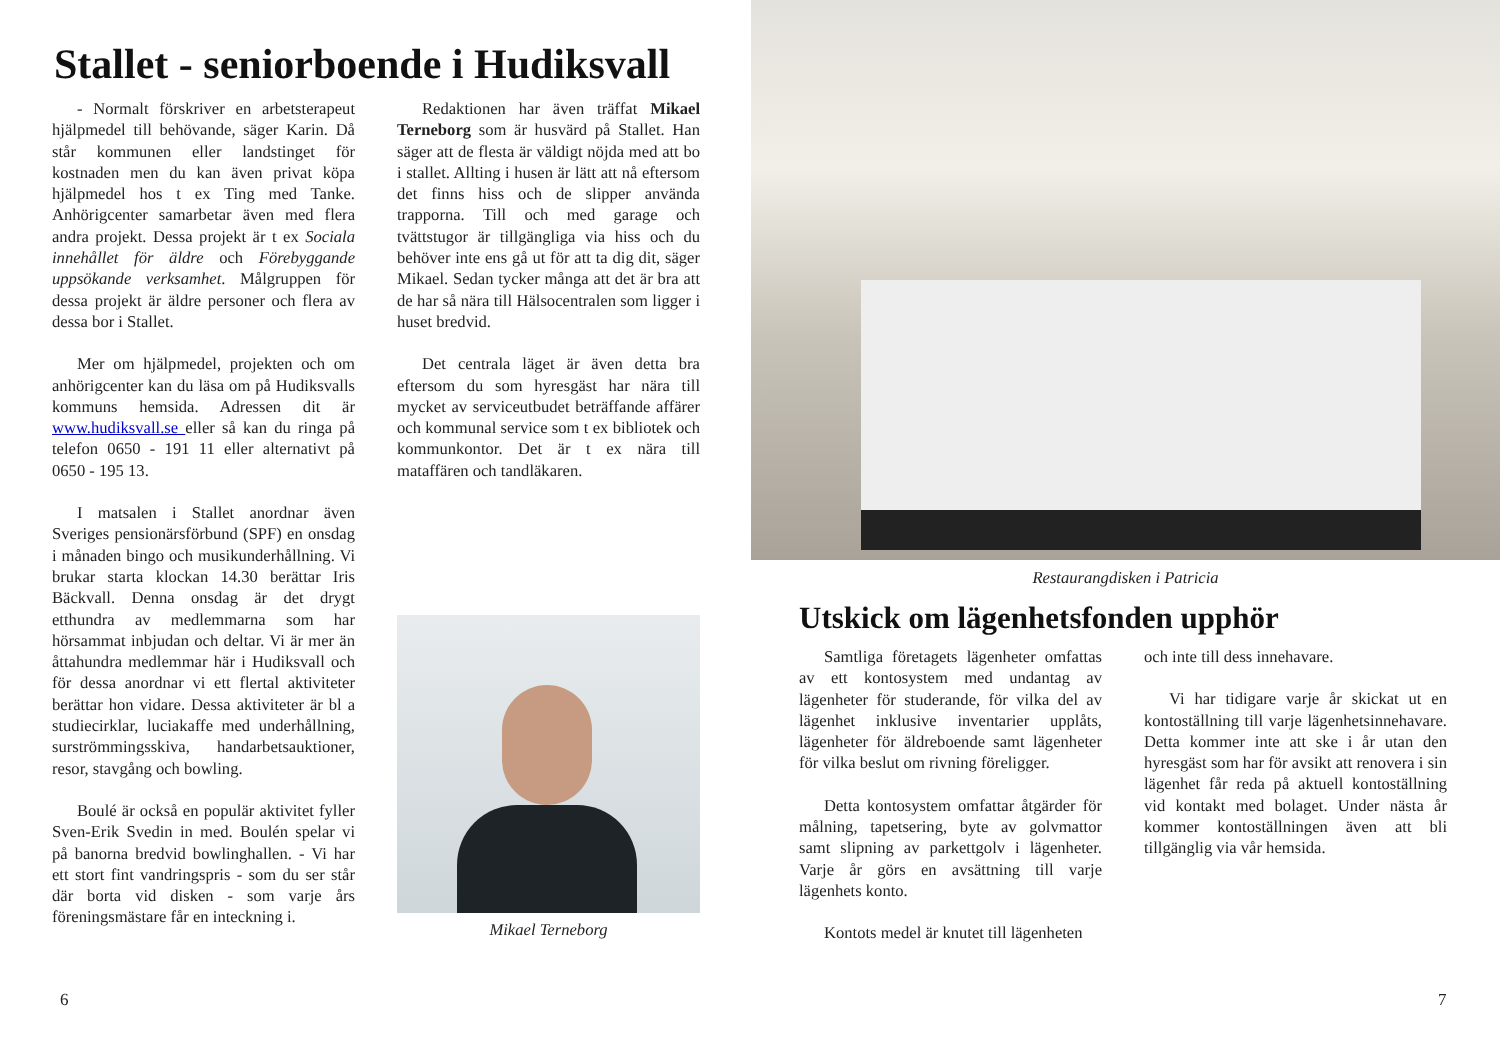Stallet - seniorboende i Hudiksvall
- Normalt förskriver en arbetsterapeut hjälpmedel till behövande, säger Karin. Då står kommunen eller landstinget för kostnaden men du kan även privat köpa hjälpmedel hos t ex Ting med Tanke. Anhörigcenter samarbetar även med flera andra projekt. Dessa projekt är t ex Sociala innehållet för äldre och Förebyggande uppsökande verksamhet. Målgruppen för dessa projekt är äldre personer och flera av dessa bor i Stallet.
Mer om hjälpmedel, projekten och om anhörigcenter kan du läsa om på Hudiksvalls kommuns hemsida. Adressen dit är www.hudiksvall.se eller så kan du ringa på telefon 0650 - 191 11 eller alternativt på 0650 - 195 13.
I matsalen i Stallet anordnar även Sveriges pensionärsförbund (SPF) en onsdag i månaden bingo och musikunderhållning. Vi brukar starta klockan 14.30 berättar Iris Bäckvall. Denna onsdag är det drygt etthundra av medlemmarna som har hörsammat inbjudan och deltar. Vi är mer än åttahundra medlemmar här i Hudiksvall och för dessa anordnar vi ett flertal aktiviteter berättar hon vidare. Dessa aktiviteter är bl a studiecirklar, luciakaffe med underhållning, surströmmingsskiva, handarbetsauktioner, resor, stavgång och bowling.
Boulé är också en populär aktivitet fyller Sven-Erik Svedin in med. Boulén spelar vi på banorna bredvid bowlinghallen. - Vi har ett stort fint vandringspris - som du ser står där borta vid disken - som varje års föreningsmästare får en inteckning i.
Redaktionen har även träffat Mikael Terneborg som är husvärd på Stallet. Han säger att de flesta är väldigt nöjda med att bo i stallet. Allting i husen är lätt att nå eftersom det finns hiss och de slipper använda trapporna. Till och med garage och tvättstugor är tillgängliga via hiss och du behöver inte ens gå ut för att ta dig dit, säger Mikael. Sedan tycker många att det är bra att de har så nära till Hälsocentralen som ligger i huset bredvid.
Det centrala läget är även detta bra eftersom du som hyresgäst har nära till mycket av serviceutbudet beträffande affärer och kommunal service som t ex bibliotek och kommunkontor. Det är t ex nära till mataffären och tandläkaren.
Mikael Terneborg
Restaurangdisken i Patricia
Utskick om lägenhetsfonden upphör
Samtliga företagets lägenheter omfattas av ett kontosystem med undantag av lägenheter för studerande, för vilka del av lägenhet inklusive inventarier upplåts, lägenheter för äldreboende samt lägenheter för vilka beslut om rivning föreligger.
Detta kontosystem omfattar åtgärder för målning, tapetsering, byte av golvmattor samt slipning av parkettgolv i lägenheter. Varje år görs en avsättning till varje lägenhets konto.
Kontots medel är knutet till lägenheten
och inte till dess innehavare.
Vi har tidigare varje år skickat ut en kontoställning till varje lägenhetsinnehavare. Detta kommer inte att ske i år utan den hyresgäst som har för avsikt att renovera i sin lägenhet får reda på aktuell kontoställning vid kontakt med bolaget. Under nästa år kommer kontoställningen även att bli tillgänglig via vår hemsida.
6 7